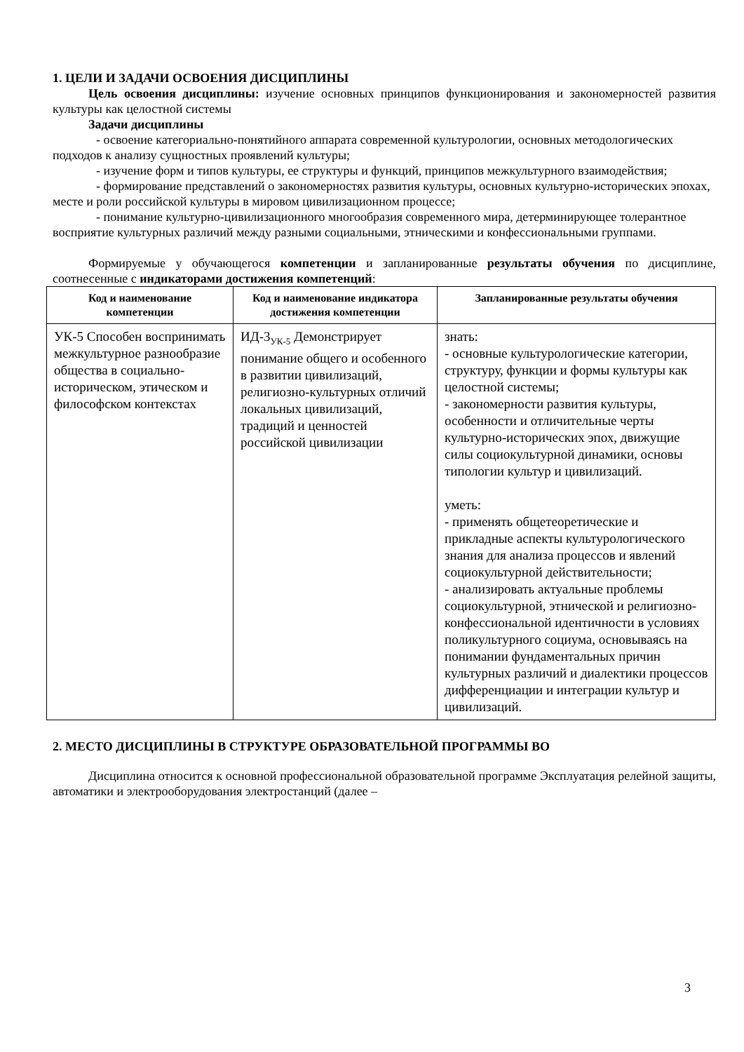1. ЦЕЛИ И ЗАДАЧИ ОСВОЕНИЯ ДИСЦИПЛИНЫ
Цель освоения дисциплины: изучение основных принципов функционирования и закономерностей развития культуры как целостной системы
Задачи дисциплины
- освоение категориально-понятийного аппарата современной культурологии, основных методологических подходов к анализу сущностных проявлений культуры;
- изучение форм и типов культуры, ее структуры и функций, принципов межкультурного взаимодействия;
- формирование представлений о закономерностях развития культуры, основных культурно-исторических эпохах, месте и роли российской культуры в мировом цивилизационном процессе;
- понимание культурно-цивилизационного многообразия современного мира, детерминирующее толерантное восприятие культурных различий между разными социальными, этническими и конфессиональными группами.
Формируемые у обучающегося компетенции и запланированные результаты обучения по дисциплине, соотнесенные с индикаторами достижения компетенций:
| Код и наименование компетенции | Код и наименование индикатора достижения компетенции | Запланированные результаты обучения |
| --- | --- | --- |
| УК-5 Способен воспринимать межкультурное разнообразие общества в социально-историческом, этическом и философском контекстах | ИД-3<sub>УК-5</sub> Демонстрирует понимание общего и особенного в развитии цивилизаций, религиозно-культурных отличий локальных цивилизаций, традиций и ценностей российской цивилизации | знать: - основные культурологические категории, структуру, функции и формы культуры как целостной системы; - закономерности развития культуры, особенности и отличительные черты культурно-исторических эпох, движущие силы социокультурной динамики, основы типологии культур и цивилизаций. уметь: - применять общетеоретические и прикладные аспекты культурологического знания для анализа процессов и явлений социокультурной действительности; - анализировать актуальные проблемы социокультурной, этнической и религиозно-конфессиональной идентичности в условиях поликультурного социума, основываясь на понимании фундаментальных причин культурных различий и диалектики процессов дифференциации и интеграции культур и цивилизаций. |
2. МЕСТО ДИСЦИПЛИНЫ В СТРУКТУРЕ ОБРАЗОВАТЕЛЬНОЙ ПРОГРАММЫ ВО
Дисциплина относится к основной профессиональной образовательной программе Эксплуатация релейной защиты, автоматики и электрооборудования электростанций (далее –
3